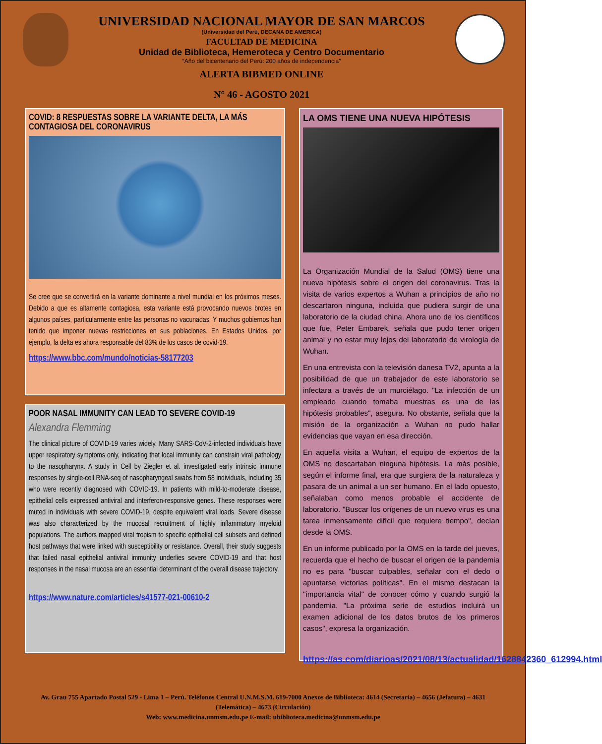UNIVERSIDAD NACIONAL MAYOR DE SAN MARCOS
(Universidad del Perú, DECANA DE AMERICA)
FACULTAD DE MEDICINA
Unidad de Biblioteca, Hemeroteca y Centro Documentario
“Año del bicentenario del Perú: 200 años de independencia”
ALERTA BIBMED ONLINE
N° 46 - AGOSTO 2021
COVID: 8 RESPUESTAS SOBRE LA VARIANTE DELTA, LA MÁS CONTAGIOSA DEL CORONAVIRUS
Se cree que se convertirá en la variante dominante a nivel mundial en los próximos meses. Debido a que es altamente contagiosa, esta variante está provocando nuevos brotes en algunos países, particularmente entre las personas no vacunadas. Y muchos gobiernos han tenido que imponer nuevas restricciones en sus poblaciones. En Estados Unidos, por ejemplo, la delta es ahora responsable del 83% de los casos de covid-19.
https://www.bbc.com/mundo/noticias-58177203
POOR NASAL IMMUNITY CAN LEAD TO SEVERE COVID-19
Alexandra Flemming
The clinical picture of COVID-19 varies widely. Many SARS-CoV-2-infected individuals have upper respiratory symptoms only, indicating that local immunity can constrain viral pathology to the nasopharynx. A study in Cell by Ziegler et al. investigated early intrinsic immune responses by single-cell RNA-seq of nasopharyngeal swabs from 58 individuals, including 35 who were recently diagnosed with COVID-19. In patients with mild-to-moderate disease, epithelial cells expressed antiviral and interferon-responsive genes. These responses were muted in individuals with severe COVID-19, despite equivalent viral loads. Severe disease was also characterized by the mucosal recruitment of highly inflammatory myeloid populations. The authors mapped viral tropism to specific epithelial cell subsets and defined host pathways that were linked with susceptibility or resistance. Overall, their study suggests that failed nasal epithelial antiviral immunity underlies severe COVID-19 and that host responses in the nasal mucosa are an essential determinant of the overall disease trajectory.
https://www.nature.com/articles/s41577-021-00610-2
LA OMS TIENE UNA NUEVA HIPÓTESIS
La Organización Mundial de la Salud (OMS) tiene una nueva hipótesis sobre el origen del coronavirus. Tras la visita de varios expertos a Wuhan a principios de año no descartaron ninguna, incluida que pudiera surgir de una laboratorio de la ciudad china. Ahora uno de los científicos que fue, Peter Embarek, señala que pudo tener origen animal y no estar muy lejos del laboratorio de virología de Wuhan.
En una entrevista con la televisión danesa TV2, apunta a la posibilidad de que un trabajador de este laboratorio se infectara a través de un murciélago. "La infección de un empleado cuando tomaba muestras es una de las hipótesis probables", asegura. No obstante, señala que la misión de la organización a Wuhan no pudo hallar evidencias que vayan en esa dirección.
En aquella visita a Wuhan, el equipo de expertos de la OMS no descartaban ninguna hipótesis. La más posible, según el informe final, era que surgiera de la naturaleza y pasara de un animal a un ser humano. En el lado opuesto, señalaban como menos probable el accidente de laboratorio. "Buscar los orígenes de un nuevo virus es una tarea inmensamente difícil que requiere tiempo", decían desde la OMS.
En un informe publicado por la OMS en la tarde del jueves, recuerda que el hecho de buscar el origen de la pandemia no es para "buscar culpables, señalar con el dedo o apuntarse victorias políticas". En el mismo destacan la "importancia vital" de conocer cómo y cuando surgió la pandemia. "La próxima serie de estudios incluirá un examen adicional de los datos brutos de los primeros casos", expresa la organización.
https://as.com/diarioas/2021/08/13/actualidad/1628842360_612994.html
Av. Grau 755 Apartado Postal 529 - Lima 1 – Perú. Teléfonos Central U.N.M.S.M. 619-7000 Anexos de Biblioteca: 4614 (Secretaría) – 4656 (Jefatura) – 4631 (Telemática) – 4673 (Circulación)
Web: www.medicina.unmsm.edu.pe E-mail: ubiblioteca.medicina@unmsm.edu.pe